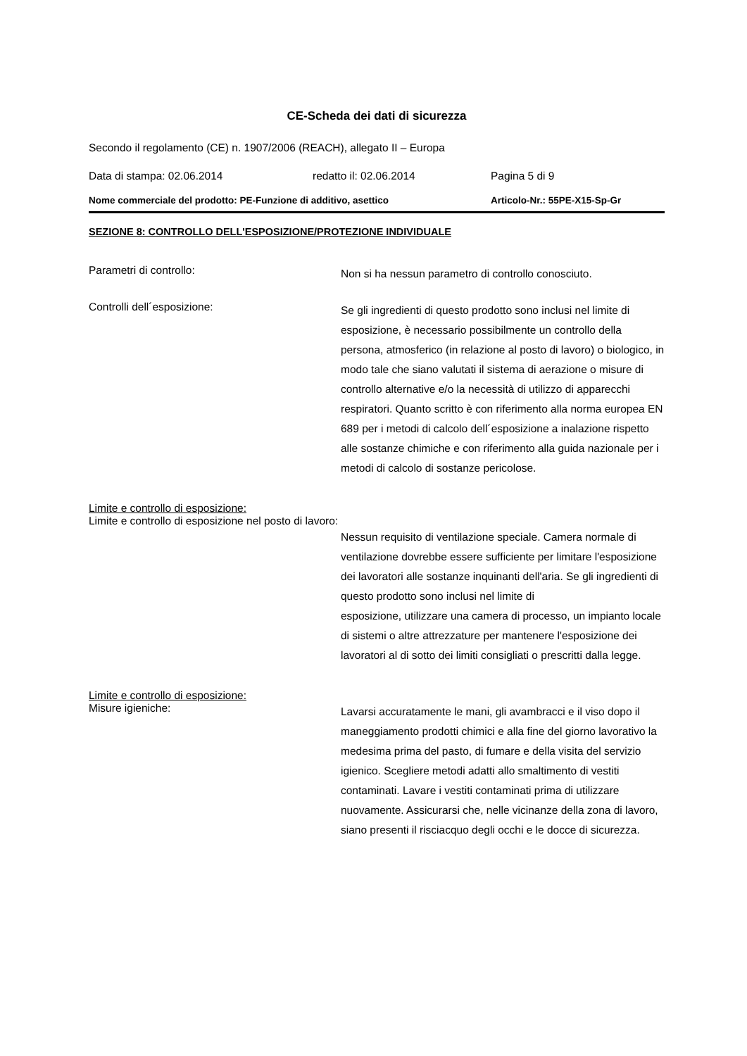CE-Scheda dei dati di sicurezza
Secondo il regolamento (CE) n. 1907/2006 (REACH), allegato II – Europa
Data di stampa: 02.06.2014 redatto il: 02.06.2014 Pagina 5 di 9
Nome commerciale del prodotto: PE-Funzione di additivo, asettico Articolo-Nr.: 55PE-X15-Sp-Gr
SEZIONE 8: CONTROLLO DELL'ESPOSIZIONE/PROTEZIONE INDIVIDUALE
Parametri di controllo:
Non si ha nessun parametro di controllo conosciuto.
Controlli dell´esposizione:
Se gli ingredienti di questo prodotto sono inclusi nel limite di esposizione, è necessario possibilmente un controllo della persona, atmosferico (in relazione al posto di lavoro) o biologico, in modo tale che siano valutati il sistema di aerazione o misure di controllo alternative e/o la necessità di utilizzo di apparecchi respiratori. Quanto scritto è con riferimento alla norma europea EN 689 per i metodi di calcolo dell´esposizione a inalazione rispetto alle sostanze chimiche e con riferimento alla guida nazionale per i metodi di calcolo di sostanze pericolose.
Limite e controllo di esposizione:
Limite e controllo di esposizione nel posto di lavoro:
Nessun requisito di ventilazione speciale. Camera normale di ventilazione dovrebbe essere sufficiente per limitare l'esposizione dei lavoratori alle sostanze inquinanti dell'aria. Se gli ingredienti di questo prodotto sono inclusi nel limite di
esposizione, utilizzare una camera di processo, un impianto locale di sistemi o altre attrezzature per mantenere l'esposizione dei lavoratori al di sotto dei limiti consigliati o prescritti dalla legge.
Limite e controllo di esposizione:
Misure igieniche:
Lavarsi accuratamente le mani, gli avambracci e il viso dopo il maneggiamento prodotti chimici e alla fine del giorno lavorativo la medesima prima del pasto, di fumare e della visita del servizio igienico. Scegliere metodi adatti allo smaltimento di vestiti contaminati. Lavare i vestiti contaminati prima di utilizzare nuovamente. Assicurarsi che, nelle vicinanze della zona di lavoro, siano presenti il risciacquo degli occhi e le docce di sicurezza.